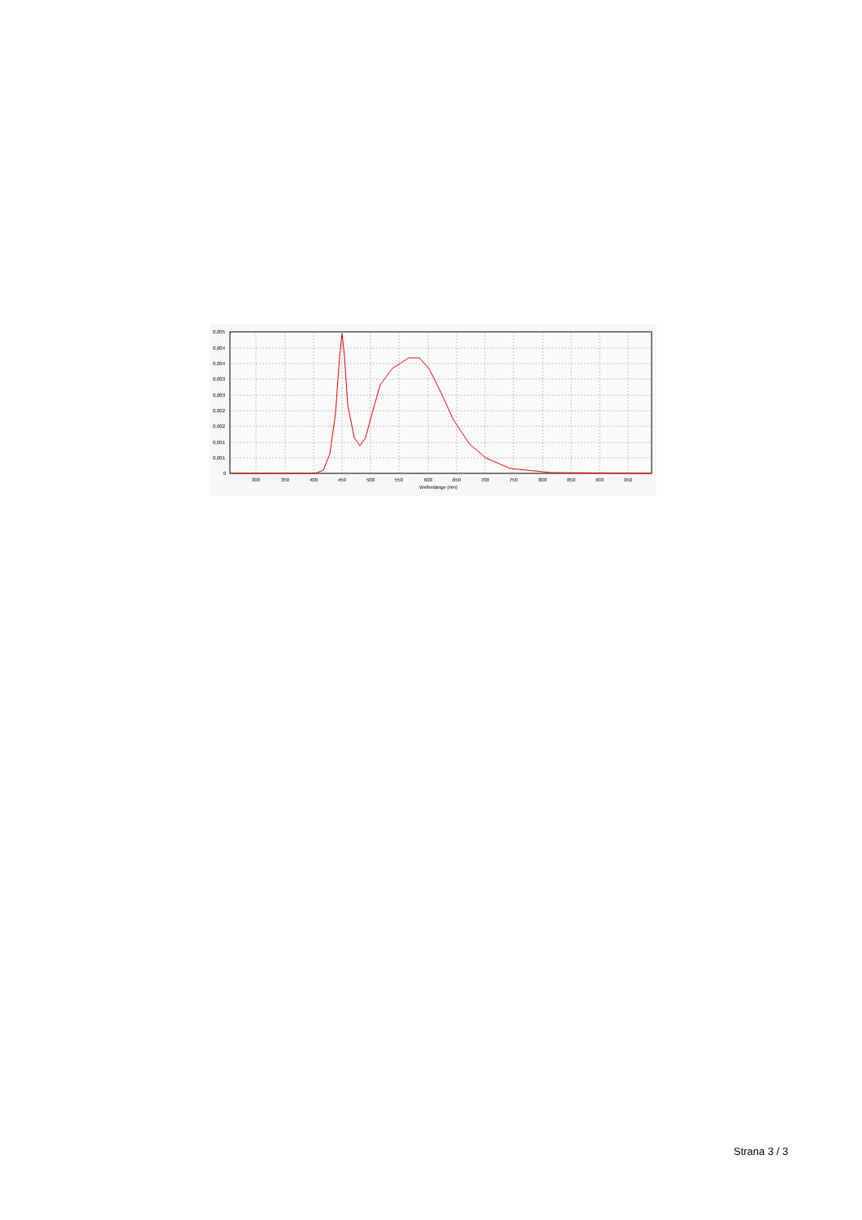0,005
0,004
0,004
0,003
0,003
0,002
0,002
0,001
0,001
0
300
350
400
450
500
550
600
650
700
750
800
850
900
950
Wellenlänge (nm)
Strana 3 / 3